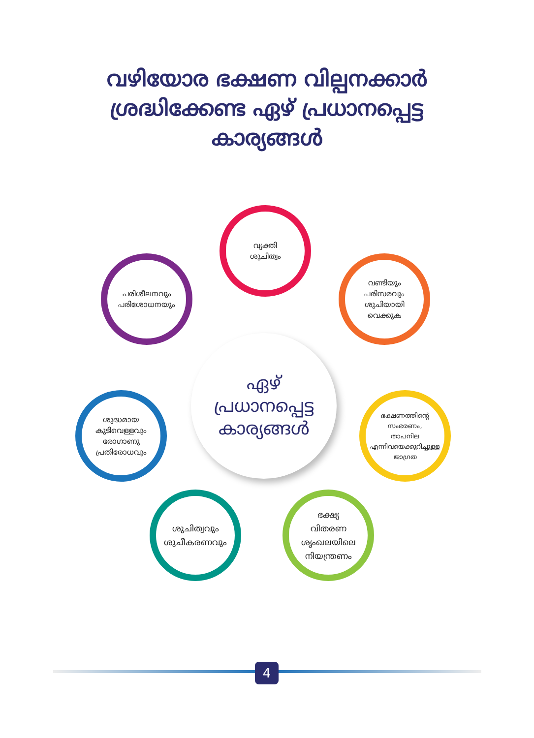വഴിയോര ഭക്ഷണ വില്പനക്കാർ
ശ്രദ്ധിക്കേണ്ട ഏഴ് പ്രധാനപ്പെട്ട
കാര്യങ്ങൾ
ഏഴ്
പ്രധാനപ്പെട്ട
കാര്യങ്ങൾ
വ്യക്തി
ശുചിത്വം
വണ്ടിയും
പരിസരവും
ശുചിയായി
വെക്കുക
ഭക്ഷണത്തിന്റെ
സംഭരണം,
താപനില
എന്നിവയെക്കുറിച്ചുള്ള
ജാഗ്രത
ഭക്ഷ്യ
വിതരണ
ശൃംഖലയിലെ
നിയന്ത്രണം
ശുചിത്വവും
ശുചീകരണവും
ശുദ്ധമായ
കുടിവെള്ളവും
രോഗാണു
പ്രതിരോധവും
പരിശീലനവും
പരിശോധനയും
4